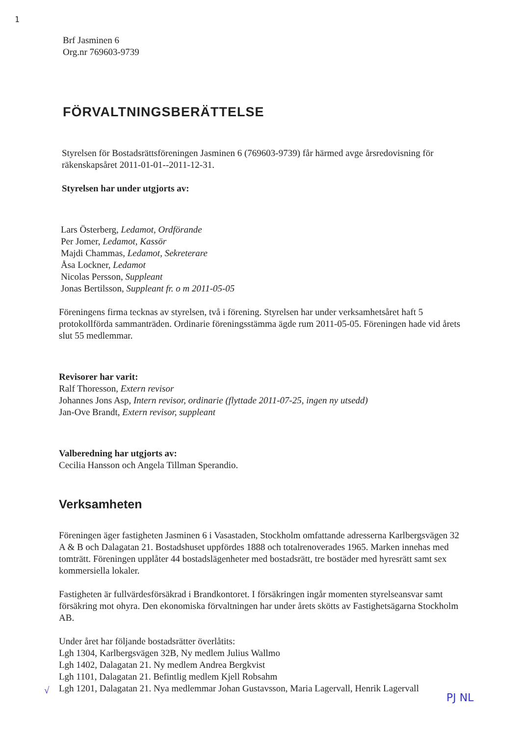1
Brf Jasminen 6
Org.nr 769603-9739
FÖRVALTNINGSBERÄTTELSE
Styrelsen för Bostadsrättsföreningen Jasminen 6 (769603-9739) får härmed avge årsredovisning för räkenskapsåret 2011-01-01--2011-12-31.
Styrelsen har under utgjorts av:
Lars Österberg, Ledamot, Ordförande
Per Jomer, Ledamot, Kassör
Majdi Chammas, Ledamot, Sekreterare
Åsa Lockner, Ledamot
Nicolas Persson, Suppleant
Jonas Bertilsson, Suppleant fr. o m 2011-05-05
Föreningens firma tecknas av styrelsen, två i förening. Styrelsen har under verksamhetsåret haft 5 protokollförda sammanträden. Ordinarie föreningsstämma ägde rum 2011-05-05. Föreningen hade vid årets slut 55 medlemmar.
Revisorer har varit:
Ralf Thoresson, Extern revisor
Johannes Jons Asp, Intern revisor, ordinarie (flyttade 2011-07-25, ingen ny utsedd)
Jan-Ove Brandt, Extern revisor, suppleant
Valberedning har utgjorts av:
Cecilia Hansson och Angela Tillman Sperandio.
Verksamheten
Föreningen äger fastigheten Jasminen 6 i Vasastaden, Stockholm omfattande adresserna Karlbergsvägen 32 A & B och Dalagatan 21. Bostadshuset uppfördes 1888 och totalrenoverades 1965. Marken innehas med tomträtt. Föreningen upplåter 44 bostadslägenheter med bostadsrätt, tre bostäder med hyresrätt samt sex kommersiella lokaler.
Fastigheten är fullvärdesförsäkrad i Brandkontoret. I försäkringen ingår momenten styrelseansvar samt försäkring mot ohyra. Den ekonomiska förvaltningen har under årets skötts av Fastighetsägarna Stockholm AB.
Under året har följande bostadsrätter överlåtits:
Lgh 1304, Karlbergsvägen 32B, Ny medlem Julius Wallmo
Lgh 1402, Dalagatan 21. Ny medlem Andrea Bergkvist
Lgh 1101, Dalagatan 21. Befintlig medlem Kjell Robsahm
Lgh 1201, Dalagatan 21. Nya medlemmar Johan Gustavsson, Maria Lagervall, Henrik Lagervall
√
PJ NL